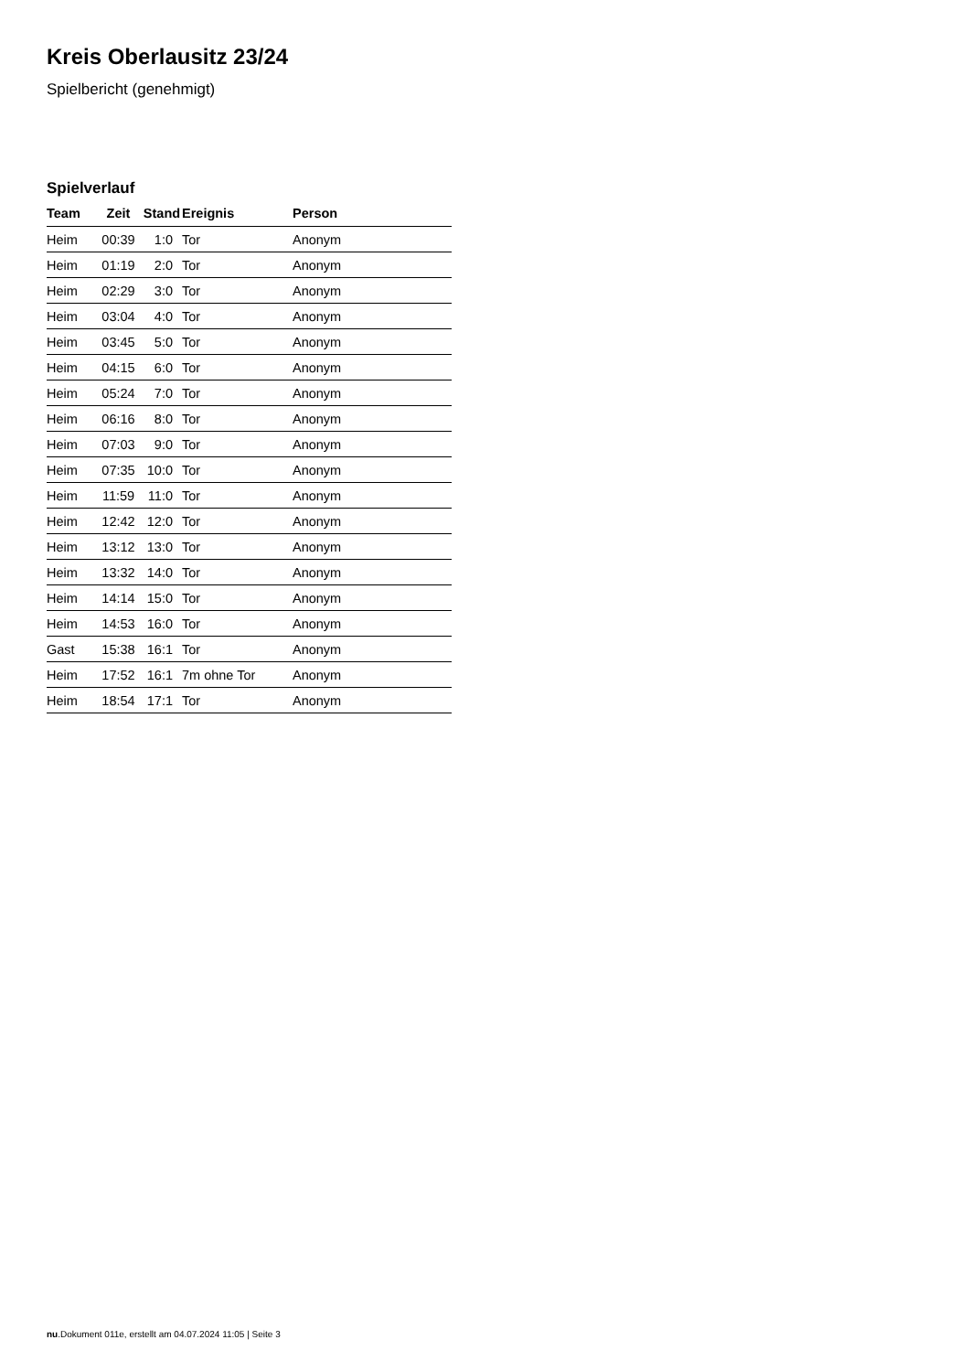Kreis Oberlausitz 23/24
Spielbericht (genehmigt)
Spielverlauf
| Team | Zeit | Stand | Ereignis | Person |
| --- | --- | --- | --- | --- |
| Heim | 00:39 | 1:0 | Tor | Anonym |
| Heim | 01:19 | 2:0 | Tor | Anonym |
| Heim | 02:29 | 3:0 | Tor | Anonym |
| Heim | 03:04 | 4:0 | Tor | Anonym |
| Heim | 03:45 | 5:0 | Tor | Anonym |
| Heim | 04:15 | 6:0 | Tor | Anonym |
| Heim | 05:24 | 7:0 | Tor | Anonym |
| Heim | 06:16 | 8:0 | Tor | Anonym |
| Heim | 07:03 | 9:0 | Tor | Anonym |
| Heim | 07:35 | 10:0 | Tor | Anonym |
| Heim | 11:59 | 11:0 | Tor | Anonym |
| Heim | 12:42 | 12:0 | Tor | Anonym |
| Heim | 13:12 | 13:0 | Tor | Anonym |
| Heim | 13:32 | 14:0 | Tor | Anonym |
| Heim | 14:14 | 15:0 | Tor | Anonym |
| Heim | 14:53 | 16:0 | Tor | Anonym |
| Gast | 15:38 | 16:1 | Tor | Anonym |
| Heim | 17:52 | 16:1 | 7m ohne Tor | Anonym |
| Heim | 18:54 | 17:1 | Tor | Anonym |
nu.Dokument 011e, erstellt am 04.07.2024 11:05 | Seite 3